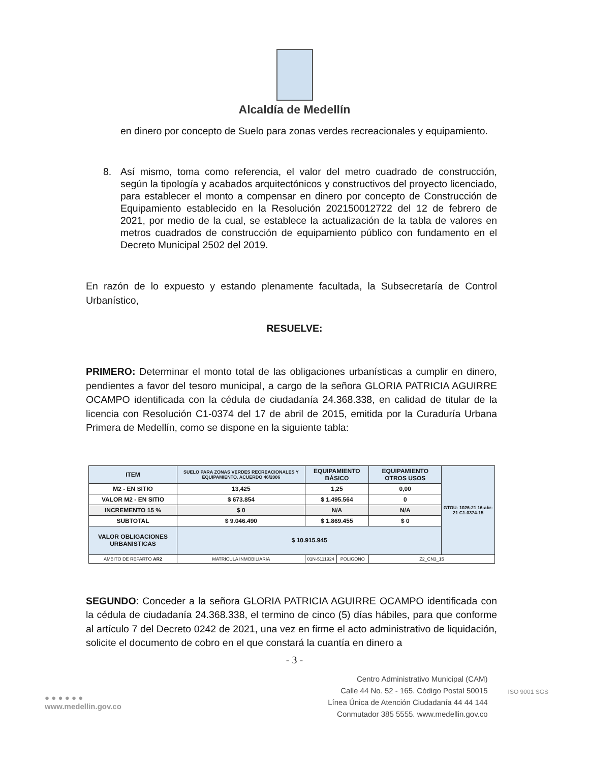Alcaldía de Medellín
en dinero por concepto de Suelo para zonas verdes recreacionales y equipamiento.
8. Así mismo, toma como referencia, el valor del metro cuadrado de construcción, según la tipología y acabados arquitectónicos y constructivos del proyecto licenciado, para establecer el monto a compensar en dinero por concepto de Construcción de Equipamiento establecido en la Resolución 202150012722 del 12 de febrero de 2021, por medio de la cual, se establece la actualización de la tabla de valores en metros cuadrados de construcción de equipamiento público con fundamento en el Decreto Municipal 2502 del 2019.
En razón de lo expuesto y estando plenamente facultada, la Subsecretaría de Control Urbanístico,
RESUELVE:
PRIMERO: Determinar el monto total de las obligaciones urbanísticas a cumplir en dinero, pendientes a favor del tesoro municipal, a cargo de la señora GLORIA PATRICIA AGUIRRE OCAMPO identificada con la cédula de ciudadanía 24.368.338, en calidad de titular de la licencia con Resolución C1-0374 del 17 de abril de 2015, emitida por la Curaduría Urbana Primera de Medellín, como se dispone en la siguiente tabla:
| ITEM | SUELO PARA ZONAS VERDES RECREACIONALES Y EQUIPAMIENTO. ACUERDO 46/2006 | EQUIPAMIENTO BÁSICO | | EQUIPAMIENTO OTROS USOS | GTOU- 1026-21 16-abr-21 C1-0374-15 |
| M2 - EN SITIO | 13,425 | 1,25 | | 0,00 | |
| VALOR M2 - EN SITIO | $ 673.854 | $ 1.495.564 | | 0 | |
| INCREMENTO 15 % | $ 0 | N/A | | N/A | |
| SUBTOTAL | $ 9.046.490 | $ 1.869.455 | | $ 0 | |
| VALOR OBLIGACIONES URBANISTICAS | $ 10.915.945 | | | | |
| AMBITO DE REPARTO AR2 | MATRICULA INMOBILIARIA | 01N-5111924 | POLIGONO | Z2_CN3_15 | |
SEGUNDO: Conceder a la señora GLORIA PATRICIA AGUIRRE OCAMPO identificada con la cédula de ciudadanía 24.368.338, el termino de cinco (5) días hábiles, para que conforme al artículo 7 del Decreto 0242 de 2021, una vez en firme el acto administrativo de liquidación, solicite el documento de cobro en el que constará la cuantía en dinero a
- 3 -
● ● ● ● ● ●
www.medellin.gov.co
Centro Administrativo Municipal (CAM)
Calle 44 No. 52 - 165. Código Postal 50015
Línea Única de Atención Ciudadanía 44 44 144
Conmutador 385 5555. www.medellin.gov.co
ISO 9001 SGS